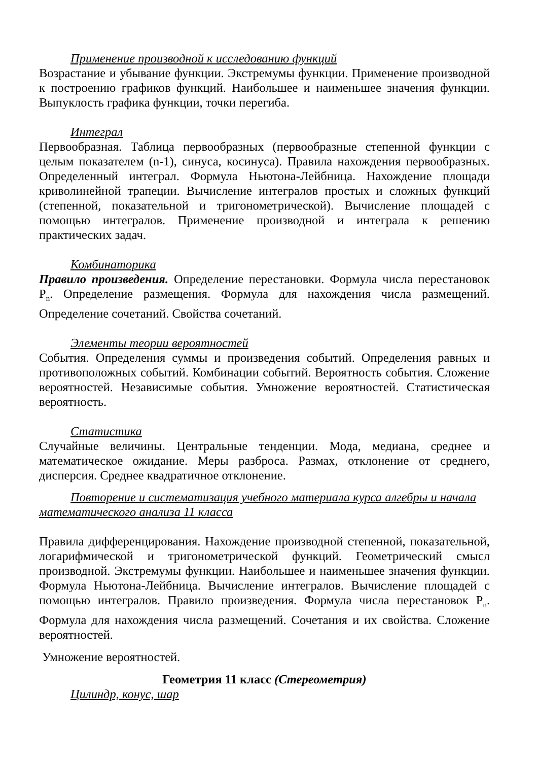Применение производной к исследованию функций
Возрастание и убывание функции. Экстремумы функции. Применение производной к построению графиков функций. Наибольшее и наименьшее значения функции. Выпуклость графика функции, точки перегиба.
Интеграл
Первообразная. Таблица первообразных (первообразные степенной функции с целым показателем (n-1), синуса, косинуса). Правила нахождения первообразных. Определенный интеграл. Формула Ньютона-Лейбница. Нахождение площади криволинейной трапеции. Вычисление интегралов простых и сложных функций (степенной, показательной и тригонометрической). Вычисление площадей с помощью интегралов. Применение производной и интеграла к решению практических задач.
Комбинаторика
Правило произведения. Определение перестановки. Формула числа перестановок P<sub>n</sub>. Определение размещения. Формула для нахождения числа размещений. Определение сочетаний. Свойства сочетаний.
Элементы теории вероятностей
События. Определения суммы и произведения событий. Определения равных и противоположных событий. Комбинации событий. Вероятность события. Сложение вероятностей. Независимые события. Умножение вероятностей. Статистическая вероятность.
Статистика
Случайные величины. Центральные тенденции. Мода, медиана, среднее и математическое ожидание. Меры разброса. Размах, отклонение от среднего, дисперсия. Среднее квадратичное отклонение.
Повторение и систематизация учебного материала курса алгебры и начала математического анализа 11 класса
Правила дифференцирования. Нахождение производной степенной, показательной, логарифмической и тригонометрической функций. Геометрический смысл производной. Экстремумы функции. Наибольшее и наименьшее значения функции. Формула Ньютона-Лейбница. Вычисление интегралов. Вычисление площадей с помощью интегралов. Правило произведения. Формула числа перестановок P<sub>n</sub>. Формула для нахождения числа размещений. Сочетания и их свойства. Сложение вероятностей.
Умножение вероятностей.
Геометрия 11 класс (Стереометрия)
Цилиндр, конус, шар